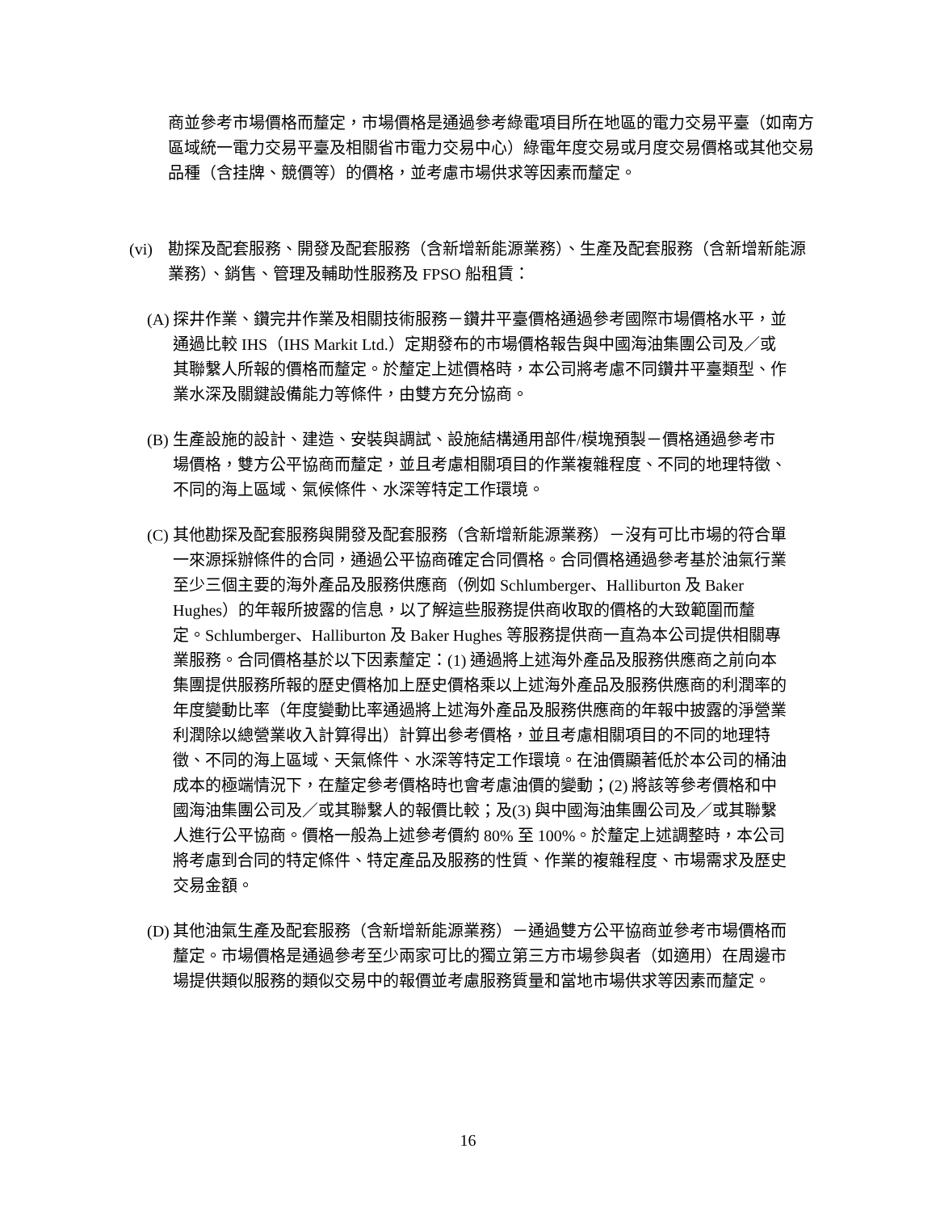商並參考市場價格而釐定，市場價格是通過參考綠電項目所在地區的電力交易平臺（如南方區域統一電力交易平臺及相關省市電力交易中心）綠電年度交易或月度交易價格或其他交易品種（含挂牌、競價等）的價格，並考慮市場供求等因素而釐定。
(vi) 勘探及配套服務、開發及配套服務（含新增新能源業務）、生產及配套服務（含新增新能源業務）、銷售、管理及輔助性服務及 FPSO 船租賃：
(A)
探井作業、鑽完井作業及相關技術服務－鑽井平臺價格通過參考國際市場價格水平，並通過比較 IHS（IHS Markit Ltd.）定期發布的市場價格報告與中國海油集團公司及／或其聯繫人所報的價格而釐定。於釐定上述價格時，本公司將考慮不同鑽井平臺類型、作業水深及關鍵設備能力等條件，由雙方充分協商。
(B)
生產設施的設計、建造、安裝與調試、設施結構通用部件/模塊預製－價格通過參考市場價格，雙方公平協商而釐定，並且考慮相關項目的作業複雜程度、不同的地理特徵、不同的海上區域、氣候條件、水深等特定工作環境。
(C)
其他勘探及配套服務與開發及配套服務（含新增新能源業務）－沒有可比市場的符合單一來源採辦條件的合同，通過公平協商確定合同價格。合同價格通過參考基於油氣行業至少三個主要的海外產品及服務供應商（例如 Schlumberger、Halliburton 及 Baker Hughes）的年報所披露的信息，以了解這些服務提供商收取的價格的大致範圍而釐定。Schlumberger、Halliburton 及 Baker Hughes 等服務提供商一直為本公司提供相關專業服務。合同價格基於以下因素釐定：(1) 通過將上述海外產品及服務供應商之前向本集團提供服務所報的歷史價格加上歷史價格乘以上述海外產品及服務供應商的利潤率的年度變動比率（年度變動比率通過將上述海外產品及服務供應商的年報中披露的淨營業利潤除以總營業收入計算得出）計算出參考價格，並且考慮相關項目的不同的地理特徵、不同的海上區域、天氣條件、水深等特定工作環境。在油價顯著低於本公司的桶油成本的極端情況下，在釐定參考價格時也會考慮油價的變動；(2) 將該等參考價格和中國海油集團公司及／或其聯繫人的報價比較；及(3) 與中國海油集團公司及／或其聯繫人進行公平協商。價格一般為上述參考價約 80% 至 100%。於釐定上述調整時，本公司將考慮到合同的特定條件、特定產品及服務的性質、作業的複雜程度、市場需求及歷史交易金額。
(D)
其他油氣生產及配套服務（含新增新能源業務）－通過雙方公平協商並參考市場價格而釐定。市場價格是通過參考至少兩家可比的獨立第三方市場參與者（如適用）在周邊市場提供類似服務的類似交易中的報價並考慮服務質量和當地市場供求等因素而釐定。
16